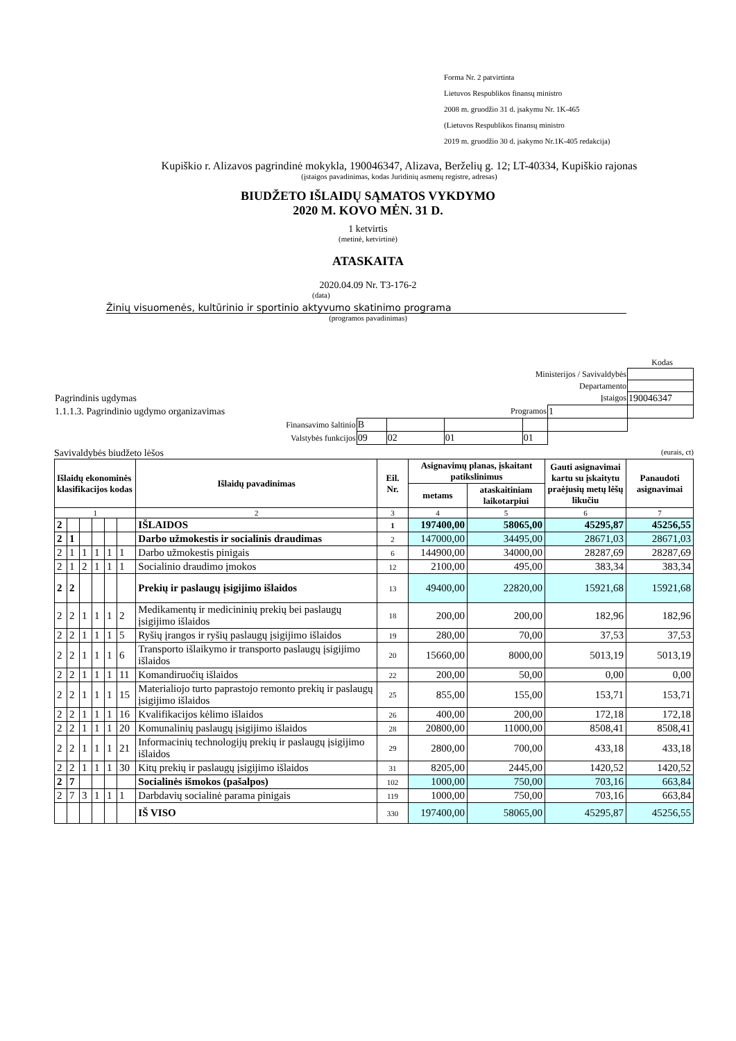Forma Nr. 2 patvirtinta
Lietuvos Respublikos finansų ministro
2008 m. gruodžio 31 d. įsakymu Nr. 1K-465
(Lietuvos Respublikos finansų ministro
2019 m. gruodžio 30 d. įsakymo Nr.1K-405 redakcija)
Kupiškio r. Alizavos pagrindinė mokykla, 190046347, Alizava, Berželių g. 12; LT-40334, Kupiškio rajonas
(įstaigos pavadinimas, kodas Juridinių asmenų registre, adresas)
BIUDŽETO IŠLAIDŲ SĄMATOS VYKDYMO
2020 M. KOVO MĖN. 31 D.
1 ketvirtis
(metinė, ketvirtinė)
ATASKAITA
2020.04.09 Nr. T3-176-2
(data)
Žinių visuomenės, kultūrinio ir sportinio aktyvumo skatinimo programa
(programos pavadinimas)
Kodas
| Ministerijos / Savivaldybės | | | | | | |
| Departamento | | | | | | |
| Pagrindinis ugdymas | | Įstaigos | | | | 190046347 |
| 1.1.1.3. Pagrindinio ugdymo organizavimas | | Programos | | | 1 | |
| Finansavimo šaltinio | B | | | | | |
| Valstybės funkcijos | 09 | 02 | 01 | 01 | | |
Savivaldybės biudžeto lėšos (eurais, ct)
| Išlaidų ekonominės klasifikacijos kodas | | | | | | Išlaidų pavadinimas | Eil. Nr. | Asignavimų planas, įskaitant patikslinimus | | Gauti asignavimai kartu su įskaitytu praėjusių metų lėšų likučiu | Panaudoti asignavimai |
| --- | --- | --- | --- | --- | --- | --- | --- | --- | --- | --- | --- |
| | | | | | | | | metams | ataskaitiniam laikotarpiui | | |
| 1 | | | | | | 2 | 3 | 4 | 5 | 6 | 7 |
| 2 | | | | | | IŠLAIDOS | 1 | 197400,00 | 58065,00 | 45295,87 | 45256,55 |
| 2 | 1 | | | | | Darbo užmokestis ir socialinis draudimas | 2 | 147000,00 | 34495,00 | 28671,03 | 28671,03 |
| 2 | 1 | 1 | 1 | 1 | 1 | Darbo užmokestis pinigais | 6 | 144900,00 | 34000,00 | 28287,69 | 28287,69 |
| 2 | 1 | 2 | 1 | 1 | 1 | Socialinio draudimo įmokos | 12 | 2100,00 | 495,00 | 383,34 | 383,34 |
| 2 | 2 | | | | | Prekių ir paslaugų įsigijimo išlaidos | 13 | 49400,00 | 22820,00 | 15921,68 | 15921,68 |
| 2 | 2 | 1 | 1 | 1 | 2 | Medikamentų ir medicininių prekių bei paslaugų įsigijimo išlaidos | 18 | 200,00 | 200,00 | 182,96 | 182,96 |
| 2 | 2 | 1 | 1 | 1 | 5 | Ryšių įrangos ir ryšių paslaugų įsigijimo išlaidos | 19 | 280,00 | 70,00 | 37,53 | 37,53 |
| 2 | 2 | 1 | 1 | 1 | 6 | Transporto išlaikymo ir transporto paslaugų įsigijimo išlaidos | 20 | 15660,00 | 8000,00 | 5013,19 | 5013,19 |
| 2 | 2 | 1 | 1 | 1 | 11 | Komandiruočių išlaidos | 22 | 200,00 | 50,00 | 0,00 | 0,00 |
| 2 | 2 | 1 | 1 | 1 | 15 | Materialiojo turto paprastojo remonto prekių ir paslaugų įsigijimo išlaidos | 25 | 855,00 | 155,00 | 153,71 | 153,71 |
| 2 | 2 | 1 | 1 | 1 | 16 | Kvalifikacijos kėlimo išlaidos | 26 | 400,00 | 200,00 | 172,18 | 172,18 |
| 2 | 2 | 1 | 1 | 1 | 20 | Komunalinių paslaugų įsigijimo išlaidos | 28 | 20800,00 | 11000,00 | 8508,41 | 8508,41 |
| 2 | 2 | 1 | 1 | 1 | 21 | Informacinių technologijų prekių ir paslaugų įsigijimo išlaidos | 29 | 2800,00 | 700,00 | 433,18 | 433,18 |
| 2 | 2 | 1 | 1 | 1 | 30 | Kitų prekių ir paslaugų įsigijimo išlaidos | 31 | 8205,00 | 2445,00 | 1420,52 | 1420,52 |
| 2 | 7 | | | | | Socialinės išmokos (pašalpos) | 102 | 1000,00 | 750,00 | 703,16 | 663,84 |
| 2 | 7 | 3 | 1 | 1 | 1 | Darbdavių socialinė parama pinigais | 119 | 1000,00 | 750,00 | 703,16 | 663,84 |
| | | | | | | IŠ VISO | 330 | 197400,00 | 58065,00 | 45295,87 | 45256,55 |